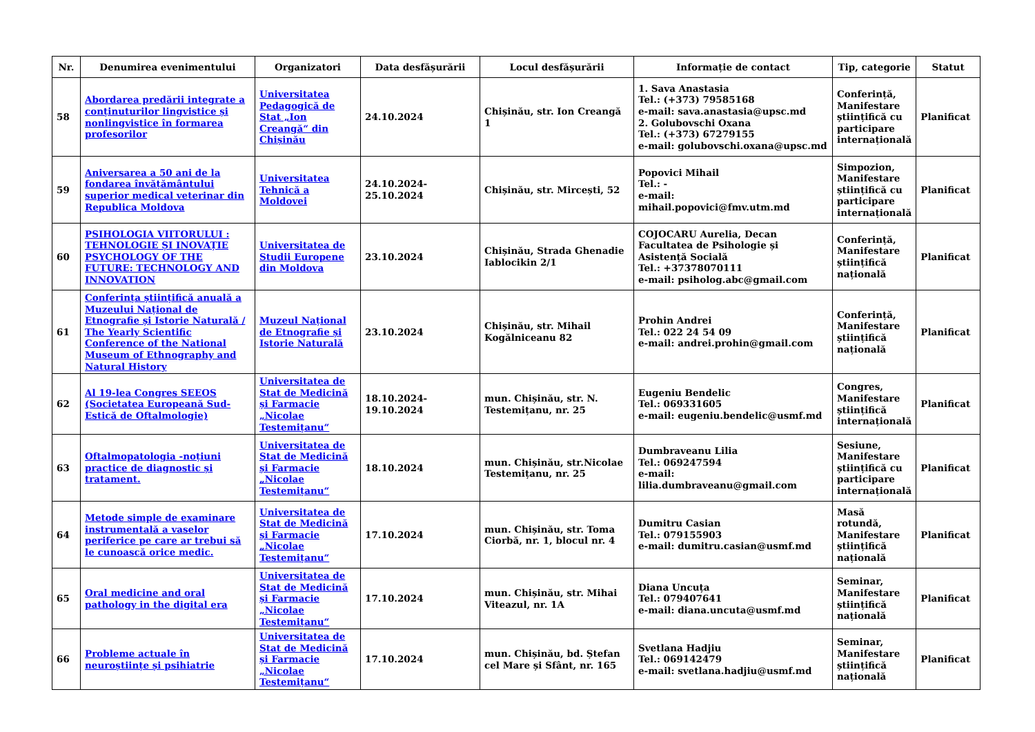| Nr. | Denumirea evenimentului | Organizatori | Data desfășurării | Locul desfășurării | Informație de contact | Tip, categorie | Statut |
| --- | --- | --- | --- | --- | --- | --- | --- |
| 58 | Abordarea predării integrate a conținuturilor lingvistice și nonlingvistice în formarea profesorilor | Universitatea Pedagogică de Stat „Ion Creangă“ din Chișinău | 24.10.2024 | Chișinău, str. Ion Creangă 1 | 1. Sava Anastasia Tel.: (+373) 79585168 e-mail: sava.anastasia@upsc.md 2. Golubovschi Oxana Tel.: (+373) 67279155 e-mail: golubovschi.oxana@upsc.md | Conferință, Manifestare științifică cu participare internațională | Planificat |
| 59 | Aniversarea a 50 ani de la fondarea învățământului superior medical veterinar din Republica Moldova | Universitatea Tehnică a Moldovei | 24.10.2024-25.10.2024 | Chișinău, str. Mircești, 52 | Popovici Mihail Tel.: - e-mail: mihail.popovici@fmv.utm.md | Simpozion, Manifestare științifică cu participare internațională | Planificat |
| 60 | PSIHOLOGIA VIITORULUI : TEHNOLOGIE ȘI INOVAȚIE PSYCHOLOGY OF THE FUTURE: TECHNOLOGY AND INNOVATION | Universitatea de Studii Europene din Moldova | 23.10.2024 | Chișinău, Strada Ghenadie Iablocikin 2/1 | COJOCARU Aurelia, Decan Facultatea de Psihologie și Asistență Socială Tel.: +37378070111 e-mail: psiholog.abc@gmail.com | Conferință, Manifestare științifică națională | Planificat |
| 61 | Conferința științifică anuală a Muzeului Național de Etnografie și Istorie Naturală / The Yearly Scientific Conference of the National Museum of Ethnography and Natural History | Muzeul Național de Etnografie și Istorie Naturală | 23.10.2024 | Chișinău, str. Mihail Kogălniceanu 82 | Prohin Andrei Tel.: 022 24 54 09 e-mail: andrei.prohin@gmail.com | Conferință, Manifestare științifică națională | Planificat |
| 62 | Al 19-lea Congres SEEOS (Societatea Europeană Sud-Estică de Oftalmologie) | Universitatea de Stat de Medicină și Farmacie „Nicolae Testemițanu“ | 18.10.2024-19.10.2024 | mun. Chișinău, str. N. Testemițanu, nr. 25 | Eugeniu Bendelic Tel.: 069331605 e-mail: eugeniu.bendelic@usmf.md | Congres, Manifestare științifică internațională | Planificat |
| 63 | Oftalmopatologia -noțiuni practice de diagnostic și tratament. | Universitatea de Stat de Medicină și Farmacie „Nicolae Testemițanu“ | 18.10.2024 | mun. Chișinău, str.Nicolae Testemițanu, nr. 25 | Dumbraveanu Lilia Tel.: 069247594 e-mail: lilia.dumbraveanu@gmail.com | Sesiune, Manifestare științifică cu participare internațională | Planificat |
| 64 | Metode simple de examinare instrumentală a vaselor periferice pe care ar trebui să le cunoască orice medic. | Universitatea de Stat de Medicină și Farmacie „Nicolae Testemițanu“ | 17.10.2024 | mun. Chișinău, str. Toma Ciorbă, nr. 1, blocul nr. 4 | Dumitru Casian Tel.: 079155903 e-mail: dumitru.casian@usmf.md | Masă rotundă, Manifestare științifică națională | Planificat |
| 65 | Oral medicine and oral pathology in the digital era | Universitatea de Stat de Medicină și Farmacie „Nicolae Testemițanu“ | 17.10.2024 | mun. Chișinău, str. Mihai Viteazul, nr. 1A | Diana Uncuța Tel.: 079407641 e-mail: diana.uncuta@usmf.md | Seminar, Manifestare științifică națională | Planificat |
| 66 | Probleme actuale în neuroștiințe și psihiatrie | Universitatea de Stat de Medicină și Farmacie „Nicolae Testemițanu“ | 17.10.2024 | mun. Chișinău, bd. Ștefan cel Mare și Sfânt, nr. 165 | Svetlana Hadjiu Tel.: 069142479 e-mail: svetlana.hadjiu@usmf.md | Seminar, Manifestare științifică națională | Planificat |